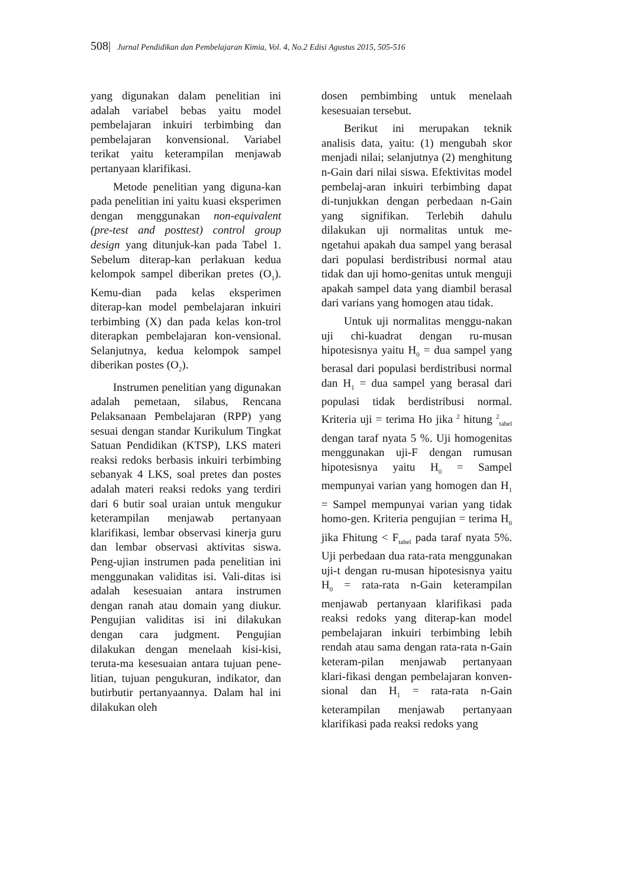508| Jurnal Pendidikan dan Pembelajaran Kimia, Vol. 4, No.2 Edisi Agustus 2015, 505-516
yang digunakan dalam penelitian ini adalah variabel bebas yaitu model pembelajaran inkuiri terbimbing dan pembelajaran konvensional. Variabel terikat yaitu keterampilan menjawab pertanyaan klarifikasi.
Metode penelitian yang diguna-kan pada penelitian ini yaitu kuasi eksperimen dengan menggunakan non-equivalent (pre-test and posttest) control group design yang ditunjuk-kan pada Tabel 1. Sebelum diterap-kan perlakuan kedua kelompok sampel diberikan pretes (O<sub>1</sub>). Kemu-dian pada kelas eksperimen diterap-kan model pembelajaran inkuiri terbimbing (X) dan pada kelas kon-trol diterapkan pembelajaran kon-vensional. Selanjutnya, kedua kelompok sampel diberikan postes (O<sub>2</sub>).
Instrumen penelitian yang digunakan adalah pemetaan, silabus, Rencana Pelaksanaan Pembelajaran (RPP) yang sesuai dengan standar Kurikulum Tingkat Satuan Pendidikan (KTSP), LKS materi reaksi redoks berbasis inkuiri terbimbing sebanyak 4 LKS, soal pretes dan postes adalah materi reaksi redoks yang terdiri dari 6 butir soal uraian untuk mengukur keterampilan menjawab pertanyaan klarifikasi, lembar observasi kinerja guru dan lembar observasi aktivitas siswa. Peng-ujian instrumen pada penelitian ini menggunakan validitas isi. Vali-ditas isi adalah kesesuaian antara instrumen dengan ranah atau domain yang diukur. Pengujian validitas isi ini dilakukan dengan cara judgment. Pengujian dilakukan dengan menelaah kisi-kisi, teruta-ma kesesuaian antara tujuan pene-litian, tujuan pengukuran, indikator, dan butirbutir pertanyaannya. Dalam hal ini dilakukan oleh
dosen pembimbing untuk menelaah kesesuaian tersebut.
Berikut ini merupakan teknik analisis data, yaitu: (1) mengubah skor menjadi nilai; selanjutnya (2) menghitung n-Gain dari nilai siswa. Efektivitas model pembelaj-aran inkuiri terbimbing dapat di-tunjukkan dengan perbedaan n-Gain yang signifikan. Terlebih dahulu dilakukan uji normalitas untuk me-ngetahui apakah dua sampel yang berasal dari populasi berdistribusi normal atau tidak dan uji homo-genitas untuk menguji apakah sampel data yang diambil berasal dari varians yang homogen atau tidak.
Untuk uji normalitas menggu-nakan uji chi-kuadrat dengan ru-musan hipotesisnya yaitu H<sub>0</sub> = dua sampel yang berasal dari populasi berdistribusi normal dan H<sub>1</sub> = dua sampel yang berasal dari populasi tidak berdistribusi normal. Kriteria uji = terima Ho jika <sup>2</sup> hitung <sup>2</sup><sub>tabel</sub> dengan taraf nyata 5 %. Uji homogenitas menggunakan uji-F dengan rumusan hipotesisnya yaitu H<sub>0</sub> = Sampel mempunyai varian yang homogen dan H<sub>1</sub> = Sampel mempunyai varian yang tidak homo-gen. Kriteria pengujian = terima H<sub>0</sub> jika Fhitung < F<sub>tabel</sub> pada taraf nyata 5%. Uji perbedaan dua rata-rata menggunakan uji-t dengan ru-musan hipotesisnya yaitu H<sub>0</sub> = rata-rata n-Gain keterampilan menjawab pertanyaan klarifikasi pada reaksi redoks yang diterap-kan model pembelajaran inkuiri terbimbing lebih rendah atau sama dengan rata-rata n-Gain keteram-pilan menjawab pertanyaan klari-fikasi dengan pembelajaran konven-sional dan H<sub>1</sub> = rata-rata n-Gain keterampilan menjawab pertanyaan klarifikasi pada reaksi redoks yang